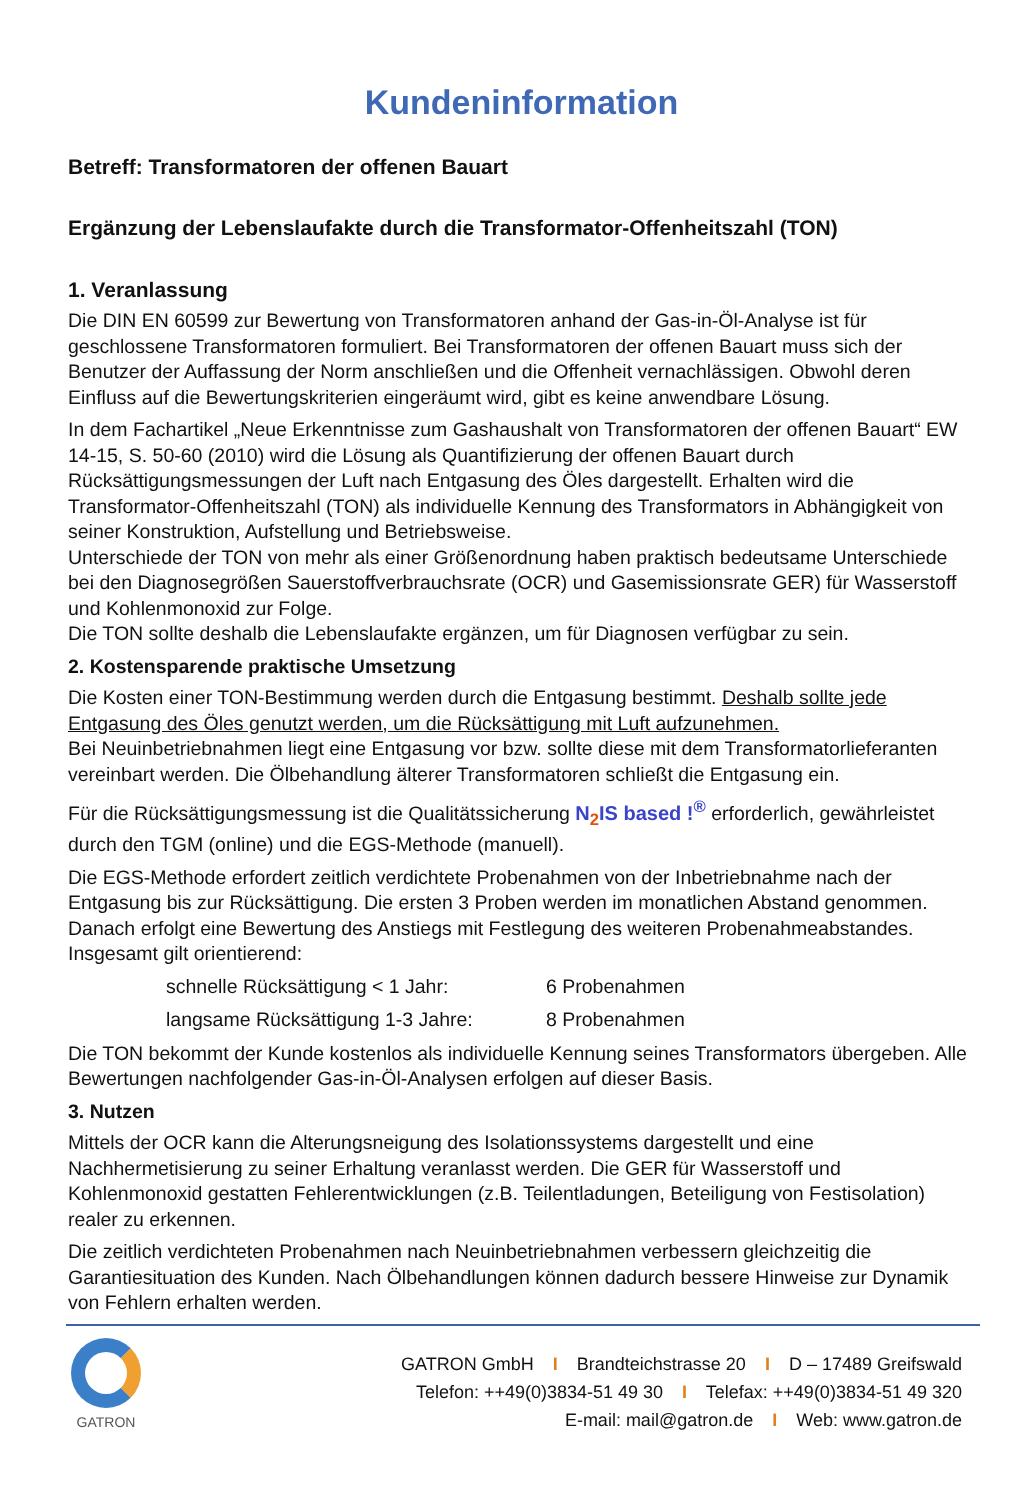Kundeninformation
Betreff: Transformatoren der offenen Bauart
Ergänzung der Lebenslaufakte durch die Transformator-Offenheitszahl (TON)
1. Veranlassung
Die DIN EN 60599 zur Bewertung von Transformatoren anhand der Gas-in-Öl-Analyse ist für geschlossene Transformatoren formuliert. Bei Transformatoren der offenen Bauart muss sich der Benutzer der Auffassung der Norm anschließen und die Offenheit vernachlässigen. Obwohl deren Einfluss auf die Bewertungskriterien eingeräumt wird, gibt es keine anwendbare Lösung.
In dem Fachartikel „Neue Erkenntnisse zum Gashaushalt von Transformatoren der offenen Bauart“ EW 14-15, S. 50-60 (2010) wird die Lösung als Quantifizierung der offenen Bauart durch Rücksättigungsmessungen der Luft nach Entgasung des Öles dargestellt. Erhalten wird die Transformator-Offenheitszahl (TON) als individuelle Kennung des Transformators in Abhängigkeit von seiner Konstruktion, Aufstellung und Betriebsweise.
Unterschiede der TON von mehr als einer Größenordnung haben praktisch bedeutsame Unterschiede bei den Diagnosegrößen Sauerstoffverbrauchsrate (OCR) und Gasemissionsrate GER) für Wasserstoff und Kohlenmonoxid zur Folge.
Die TON sollte deshalb die Lebenslaufakte ergänzen, um für Diagnosen verfügbar zu sein.
2. Kostensparende praktische Umsetzung
Die Kosten einer TON-Bestimmung werden durch die Entgasung bestimmt. Deshalb sollte jede Entgasung des Öles genutzt werden, um die Rücksättigung mit Luft aufzunehmen.
Bei Neuinbetriebnahmen liegt eine Entgasung vor bzw. sollte diese mit dem Transformatorlieferanten vereinbart werden. Die Ölbehandlung älterer Transformatoren schließt die Entgasung ein.
Für die Rücksättigungsmessung ist die Qualitätssicherung N<sub>2</sub>IS based !<sup>®</sup> erforderlich, gewährleistet durch den TGM (online) und die EGS-Methode (manuell).
Die EGS-Methode erfordert zeitlich verdichtete Probenahmen von der Inbetriebnahme nach der Entgasung bis zur Rücksättigung. Die ersten 3 Proben werden im monatlichen Abstand genommen. Danach erfolgt eine Bewertung des Anstiegs mit Festlegung des weiteren Probenahmeabstandes. Insgesamt gilt orientierend:
schnelle Rücksättigung < 1 Jahr: 6 Probenahmen
langsame Rücksättigung 1-3 Jahre: 8 Probenahmen
Die TON bekommt der Kunde kostenlos als individuelle Kennung seines Transformators übergeben. Alle Bewertungen nachfolgender Gas-in-Öl-Analysen erfolgen auf dieser Basis.
3. Nutzen
Mittels der OCR kann die Alterungsneigung des Isolationssystems dargestellt und eine Nachhermetisierung zu seiner Erhaltung veranlasst werden. Die GER für Wasserstoff und Kohlenmonoxid gestatten Fehlerentwicklungen (z.B. Teilentladungen, Beteiligung von Festisolation) realer zu erkennen.
Die zeitlich verdichteten Probenahmen nach Neuinbetriebnahmen verbessern gleichzeitig die Garantiesituation des Kunden. Nach Ölbehandlungen können dadurch bessere Hinweise zur Dynamik von Fehlern erhalten werden.
GATRON
GATRON GmbH I Brandteichstrasse 20 I D – 17489 Greifswald
Telefon: ++49(0)3834-51 49 30 I Telefax: ++49(0)3834-51 49 320
E-mail: mail@gatron.de I Web: www.gatron.de